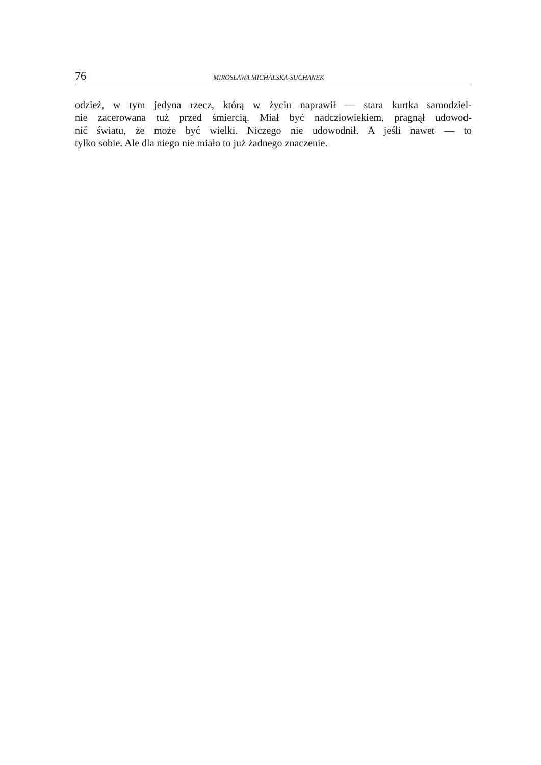76 MIROSŁAWA MICHALSKA-SUCHANEK
odzież, w tym jedyna rzecz, którą w życiu naprawił — stara kurtka samodziel-
nie zacerowana tuż przed śmiercią. Miał być nadczłowiekiem, pragnął udowod-
nić światu, że może być wielki. Niczego nie udowodnił. A jeśli nawet — to
tylko sobie. Ale dla niego nie miało to już żadnego znaczenie.